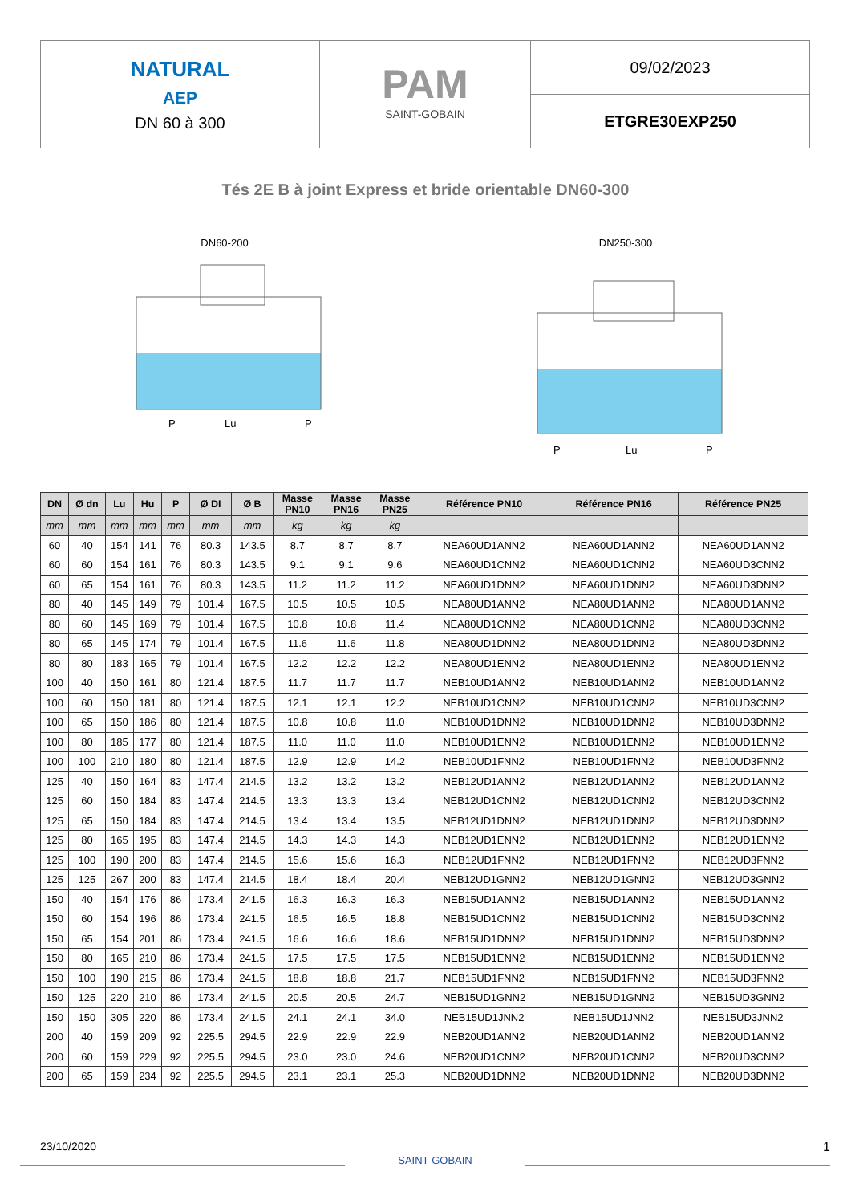NATURAL
AEP
DN 60 à 300
PAM
SAINT-GOBAIN
09/02/2023
ETGRE30EXP250
Tés 2E B à joint Express et bride orientable DN60-300
DN60-200
P
Lu
P
DN250-300
P
Lu
P
| DN | Ø dn | Lu | Hu | P | Ø DI | Ø B | Masse PN10 | Masse PN16 | Masse PN25 | Référence PN10 | Référence PN16 | Référence PN25 |
| --- | --- | --- | --- | --- | --- | --- | --- | --- | --- | --- | --- | --- |
| mm | mm | mm | mm | mm | mm | mm | kg | kg | kg | | | |
| 60 | 40 | 154 | 141 | 76 | 80.3 | 143.5 | 8.7 | 8.7 | 8.7 | NEA60UD1ANN2 | NEA60UD1ANN2 | NEA60UD1ANN2 |
| 60 | 60 | 154 | 161 | 76 | 80.3 | 143.5 | 9.1 | 9.1 | 9.6 | NEA60UD1CNN2 | NEA60UD1CNN2 | NEA60UD3CNN2 |
| 60 | 65 | 154 | 161 | 76 | 80.3 | 143.5 | 11.2 | 11.2 | 11.2 | NEA60UD1DNN2 | NEA60UD1DNN2 | NEA60UD3DNN2 |
| 80 | 40 | 145 | 149 | 79 | 101.4 | 167.5 | 10.5 | 10.5 | 10.5 | NEA80UD1ANN2 | NEA80UD1ANN2 | NEA80UD1ANN2 |
| 80 | 60 | 145 | 169 | 79 | 101.4 | 167.5 | 10.8 | 10.8 | 11.4 | NEA80UD1CNN2 | NEA80UD1CNN2 | NEA80UD3CNN2 |
| 80 | 65 | 145 | 174 | 79 | 101.4 | 167.5 | 11.6 | 11.6 | 11.8 | NEA80UD1DNN2 | NEA80UD1DNN2 | NEA80UD3DNN2 |
| 80 | 80 | 183 | 165 | 79 | 101.4 | 167.5 | 12.2 | 12.2 | 12.2 | NEA80UD1ENN2 | NEA80UD1ENN2 | NEA80UD1ENN2 |
| 100 | 40 | 150 | 161 | 80 | 121.4 | 187.5 | 11.7 | 11.7 | 11.7 | NEB10UD1ANN2 | NEB10UD1ANN2 | NEB10UD1ANN2 |
| 100 | 60 | 150 | 181 | 80 | 121.4 | 187.5 | 12.1 | 12.1 | 12.2 | NEB10UD1CNN2 | NEB10UD1CNN2 | NEB10UD3CNN2 |
| 100 | 65 | 150 | 186 | 80 | 121.4 | 187.5 | 10.8 | 10.8 | 11.0 | NEB10UD1DNN2 | NEB10UD1DNN2 | NEB10UD3DNN2 |
| 100 | 80 | 185 | 177 | 80 | 121.4 | 187.5 | 11.0 | 11.0 | 11.0 | NEB10UD1ENN2 | NEB10UD1ENN2 | NEB10UD1ENN2 |
| 100 | 100 | 210 | 180 | 80 | 121.4 | 187.5 | 12.9 | 12.9 | 14.2 | NEB10UD1FNN2 | NEB10UD1FNN2 | NEB10UD3FNN2 |
| 125 | 40 | 150 | 164 | 83 | 147.4 | 214.5 | 13.2 | 13.2 | 13.2 | NEB12UD1ANN2 | NEB12UD1ANN2 | NEB12UD1ANN2 |
| 125 | 60 | 150 | 184 | 83 | 147.4 | 214.5 | 13.3 | 13.3 | 13.4 | NEB12UD1CNN2 | NEB12UD1CNN2 | NEB12UD3CNN2 |
| 125 | 65 | 150 | 184 | 83 | 147.4 | 214.5 | 13.4 | 13.4 | 13.5 | NEB12UD1DNN2 | NEB12UD1DNN2 | NEB12UD3DNN2 |
| 125 | 80 | 165 | 195 | 83 | 147.4 | 214.5 | 14.3 | 14.3 | 14.3 | NEB12UD1ENN2 | NEB12UD1ENN2 | NEB12UD1ENN2 |
| 125 | 100 | 190 | 200 | 83 | 147.4 | 214.5 | 15.6 | 15.6 | 16.3 | NEB12UD1FNN2 | NEB12UD1FNN2 | NEB12UD3FNN2 |
| 125 | 125 | 267 | 200 | 83 | 147.4 | 214.5 | 18.4 | 18.4 | 20.4 | NEB12UD1GNN2 | NEB12UD1GNN2 | NEB12UD3GNN2 |
| 150 | 40 | 154 | 176 | 86 | 173.4 | 241.5 | 16.3 | 16.3 | 16.3 | NEB15UD1ANN2 | NEB15UD1ANN2 | NEB15UD1ANN2 |
| 150 | 60 | 154 | 196 | 86 | 173.4 | 241.5 | 16.5 | 16.5 | 18.8 | NEB15UD1CNN2 | NEB15UD1CNN2 | NEB15UD3CNN2 |
| 150 | 65 | 154 | 201 | 86 | 173.4 | 241.5 | 16.6 | 16.6 | 18.6 | NEB15UD1DNN2 | NEB15UD1DNN2 | NEB15UD3DNN2 |
| 150 | 80 | 165 | 210 | 86 | 173.4 | 241.5 | 17.5 | 17.5 | 17.5 | NEB15UD1ENN2 | NEB15UD1ENN2 | NEB15UD1ENN2 |
| 150 | 100 | 190 | 215 | 86 | 173.4 | 241.5 | 18.8 | 18.8 | 21.7 | NEB15UD1FNN2 | NEB15UD1FNN2 | NEB15UD3FNN2 |
| 150 | 125 | 220 | 210 | 86 | 173.4 | 241.5 | 20.5 | 20.5 | 24.7 | NEB15UD1GNN2 | NEB15UD1GNN2 | NEB15UD3GNN2 |
| 150 | 150 | 305 | 220 | 86 | 173.4 | 241.5 | 24.1 | 24.1 | 34.0 | NEB15UD1JNN2 | NEB15UD1JNN2 | NEB15UD3JNN2 |
| 200 | 40 | 159 | 209 | 92 | 225.5 | 294.5 | 22.9 | 22.9 | 22.9 | NEB20UD1ANN2 | NEB20UD1ANN2 | NEB20UD1ANN2 |
| 200 | 60 | 159 | 229 | 92 | 225.5 | 294.5 | 23.0 | 23.0 | 24.6 | NEB20UD1CNN2 | NEB20UD1CNN2 | NEB20UD3CNN2 |
| 200 | 65 | 159 | 234 | 92 | 225.5 | 294.5 | 23.1 | 23.1 | 25.3 | NEB20UD1DNN2 | NEB20UD1DNN2 | NEB20UD3DNN2 |
23/10/2020
SAINT-GOBAIN
1